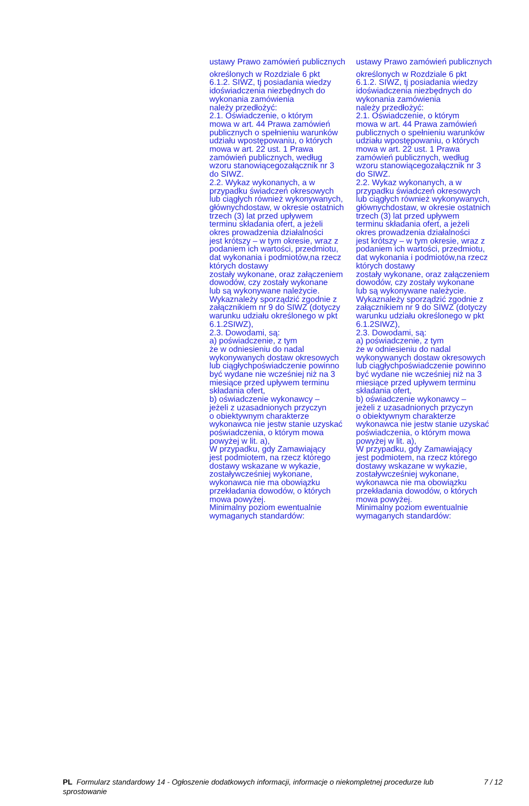| ustawy Prawo zamówień publicznych | ustawy Prawo zamówień publicznych |
| określonych w Rozdziale 6 pkt 6.1.2. SIWZ, tj posiadania wiedzy idoświadczenia niezbędnych do wykonania zamówienia należy przedłożyć: 2.1. Oświadczenie, o którym mowa w art. 44 Prawa zamówień publicznych o spełnieniu warunków udziału wpostępowaniu, o których mowa w art. 22 ust. 1 Prawa zamówień publicznych, według wzoru stanowiącegozałącznik nr 3 do SIWZ. 2.2. Wykaz wykonanych, a w przypadku świadczeń okresowych lub ciągłych również wykonywanych, głównychdostaw, w okresie ostatnich trzech (3) lat przed upływem terminu składania ofert, a jeżeli okres prowadzenia działalności jest krótszy – w tym okresie, wraz z podaniem ich wartości, przedmiotu, dat wykonania i podmiotów,na rzecz których dostawy zostały wykonane, oraz załączeniem dowodów, czy zostały wykonane lub są wykonywane należycie. Wykaznależy sporządzić zgodnie z załącznikiem nr 9 do SIWZ (dotyczy warunku udziału określonego w pkt 6.1.2SIWZ), 2.3. Dowodami, są: a) poświadczenie, z tym że w odniesieniu do nadal wykonywanych dostaw okresowych lub ciągłychpoświadczenie powinno być wydane nie wcześniej niż na 3 miesiące przed upływem terminu składania ofert, b) oświadczenie wykonawcy – jeżeli z uzasadnionych przyczyn o obiektywnym charakterze wykonawca nie jestw stanie uzyskać poświadczenia, o którym mowa powyżej w lit. a), W przypadku, gdy Zamawiający jest podmiotem, na rzecz którego dostawy wskazane w wykazie, zostaływcześniej wykonane, wykonawca nie ma obowiązku przekładania dowodów, o których mowa powyżej. Minimalny poziom ewentualnie wymaganych standardów: | określonych w Rozdziale 6 pkt 6.1.2. SIWZ, tj posiadania wiedzy idoświadczenia niezbędnych do wykonania zamówienia należy przedłożyć: 2.1. Oświadczenie, o którym mowa w art. 44 Prawa zamówień publicznych o spełnieniu warunków udziału wpostępowaniu, o których mowa w art. 22 ust. 1 Prawa zamówień publicznych, według wzoru stanowiącegozałącznik nr 3 do SIWZ. 2.2. Wykaz wykonanych, a w przypadku świadczeń okresowych lub ciągłych również wykonywanych, głównychdostaw, w okresie ostatnich trzech (3) lat przed upływem terminu składania ofert, a jeżeli okres prowadzenia działalności jest krótszy – w tym okresie, wraz z podaniem ich wartości, przedmiotu, dat wykonania i podmiotów,na rzecz których dostawy zostały wykonane, oraz załączeniem dowodów, czy zostały wykonane lub są wykonywane należycie. Wykaznależy sporządzić zgodnie z załącznikiem nr 9 do SIWZ (dotyczy warunku udziału określonego w pkt 6.1.2SIWZ), 2.3. Dowodami, są: a) poświadczenie, z tym że w odniesieniu do nadal wykonywanych dostaw okresowych lub ciągłychpoświadczenie powinno być wydane nie wcześniej niż na 3 miesiące przed upływem terminu składania ofert, b) oświadczenie wykonawcy – jeżeli z uzasadnionych przyczyn o obiektywnym charakterze wykonawca nie jestw stanie uzyskać poświadczenia, o którym mowa powyżej w lit. a), W przypadku, gdy Zamawiający jest podmiotem, na rzecz którego dostawy wskazane w wykazie, zostaływcześniej wykonane, wykonawca nie ma obowiązku przekładania dowodów, o których mowa powyżej. Minimalny poziom ewentualnie wymaganych standardów: |
PL Formularz standardowy 14 - Ogłoszenie dodatkowych informacji, informacje o niekompletnej procedurze lub sprostowanie
7 / 12